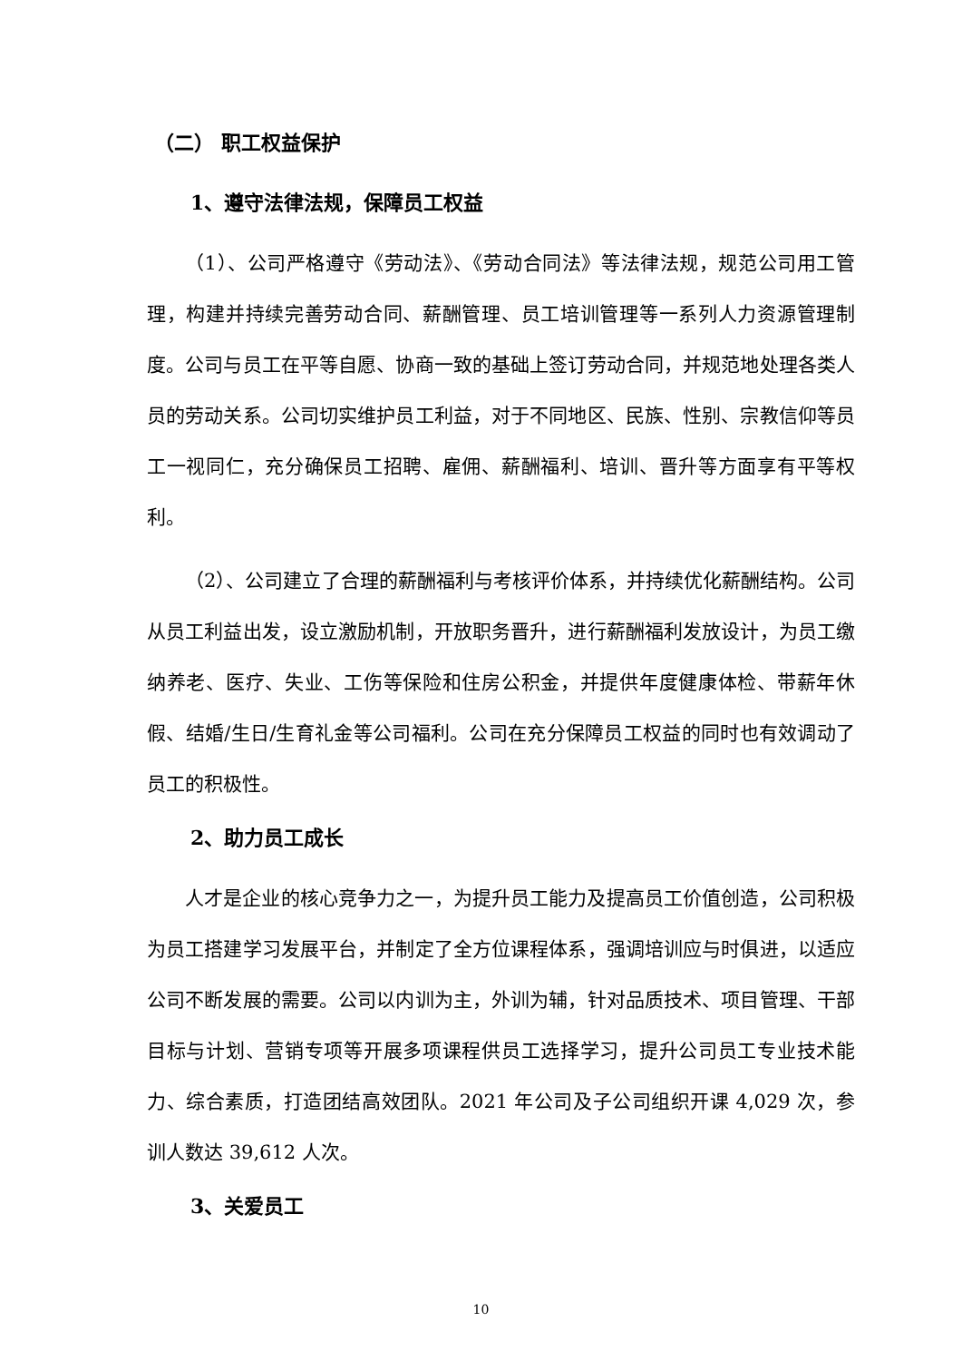（二） 职工权益保护
1、遵守法律法规，保障员工权益
（1）、公司严格遵守《劳动法》、《劳动合同法》等法律法规，规范公司用工管理，构建并持续完善劳动合同、薪酬管理、员工培训管理等一系列人力资源管理制度。公司与员工在平等自愿、协商一致的基础上签订劳动合同，并规范地处理各类人员的劳动关系。公司切实维护员工利益，对于不同地区、民族、性别、宗教信仰等员工一视同仁，充分确保员工招聘、雇佣、薪酬福利、培训、晋升等方面享有平等权利。
（2）、公司建立了合理的薪酬福利与考核评价体系，并持续优化薪酬结构。公司从员工利益出发，设立激励机制，开放职务晋升，进行薪酬福利发放设计，为员工缴纳养老、医疗、失业、工伤等保险和住房公积金，并提供年度健康体检、带薪年休假、结婚/生日/生育礼金等公司福利。公司在充分保障员工权益的同时也有效调动了员工的积极性。
2、助力员工成长
人才是企业的核心竞争力之一，为提升员工能力及提高员工价值创造，公司积极为员工搭建学习发展平台，并制定了全方位课程体系，强调培训应与时俱进，以适应公司不断发展的需要。公司以内训为主，外训为辅，针对品质技术、项目管理、干部目标与计划、营销专项等开展多项课程供员工选择学习，提升公司员工专业技术能力、综合素质，打造团结高效团队。2021 年公司及子公司组织开课 4,029 次，参训人数达 39,612 人次。
3、关爱员工
10